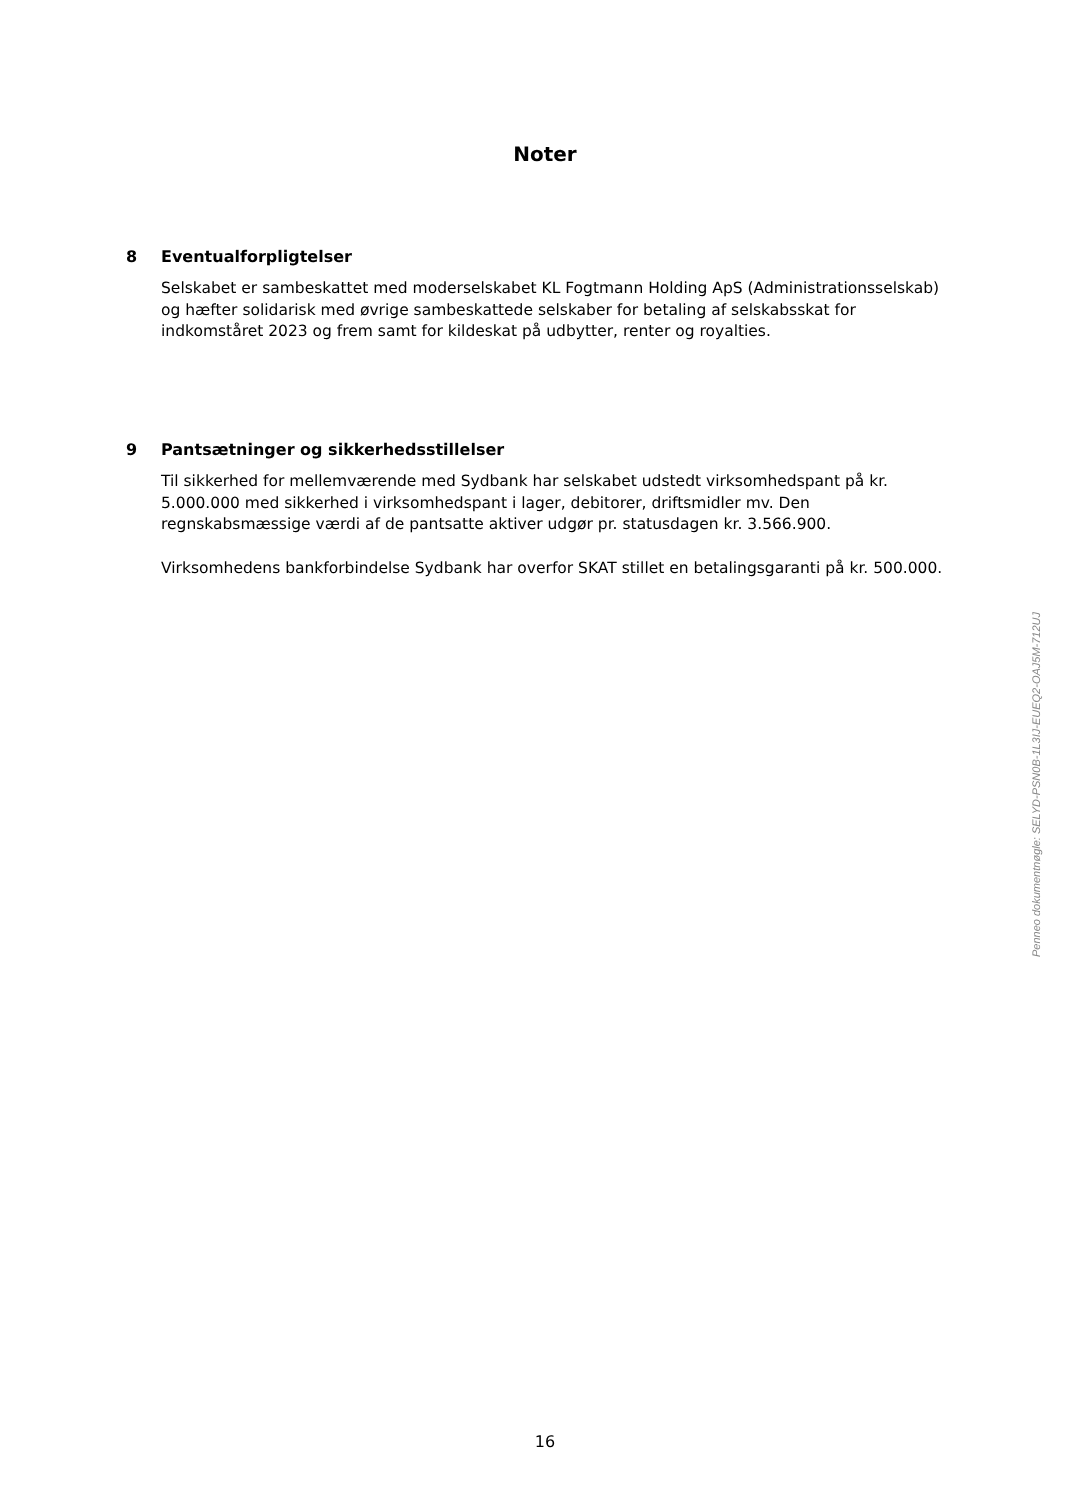Noter
8 Eventualforpligtelser
Selskabet er sambeskattet med moderselskabet KL Fogtmann Holding ApS (Administrationsselskab) og hæfter solidarisk med øvrige sambeskattede selskaber for betaling af selskabsskat for indkomståret 2023 og frem samt for kildeskat på udbytter, renter og royalties.
9 Pantsætninger og sikkerhedsstillelser
Til sikkerhed for mellemværende med Sydbank har selskabet udstedt virksomhedspant på kr. 5.000.000 med sikkerhed i virksomhedspant i lager, debitorer, driftsmidler mv. Den regnskabsmæssige værdi af de pantsatte aktiver udgør pr. statusdagen kr. 3.566.900.
Virksomhedens bankforbindelse Sydbank har overfor SKAT stillet en betalingsgaranti på kr. 500.000.
Penneo dokumentnøgle: SELYD-PSN0B-1L3IJ-EUEQ2-OAJ5M-712UJ
16